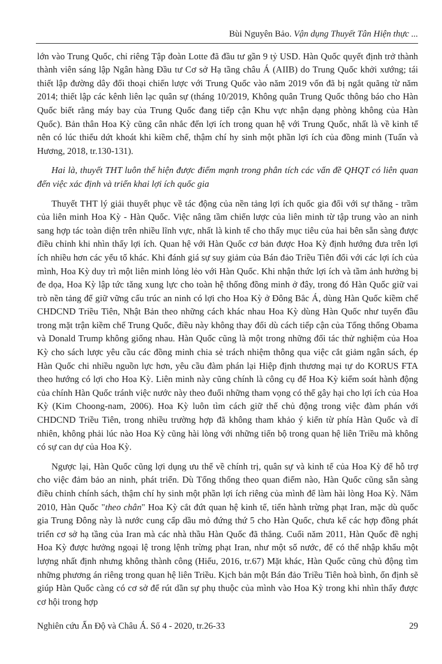Bùi Nguyên Bảo. Vận dụng Thuyết Tân Hiện thực ...
lớn vào Trung Quốc, chỉ riêng Tập đoàn Lotte đã đầu tư gần 9 tỷ USD. Hàn Quốc quyết định trở thành thành viên sáng lập Ngân hàng Đầu tư Cơ sở Hạ tầng châu Á (AIIB) do Trung Quốc khởi xướng; tái thiết lập đường dây đối thoại chiến lược với Trung Quốc vào năm 2019 vốn đã bị ngắt quãng từ năm 2014; thiết lập các kênh liên lạc quân sự (tháng 10/2019, Không quân Trung Quốc thông báo cho Hàn Quốc biết rằng máy bay của Trung Quốc đang tiếp cận Khu vực nhận dạng phòng không của Hàn Quốc). Bản thân Hoa Kỳ cũng cân nhắc đến lợi ích trong quan hệ với Trung Quốc, nhất là về kinh tế nên có lúc thiếu dứt khoát khi kiềm chế, thậm chí hy sinh một phần lợi ích của đồng minh (Tuấn và Hương, 2018, tr.130-131).
Hai là, thuyết THT luôn thể hiện được điểm mạnh trong phân tích các vấn đề QHQT có liên quan đến việc xác định và triển khai lợi ích quốc gia
Thuyết THT lý giải thuyết phục về tác động của nền tảng lợi ích quốc gia đối với sự thăng - trầm của liên minh Hoa Kỳ - Hàn Quốc. Việc nâng tầm chiến lược của liên minh từ tập trung vào an ninh sang hợp tác toàn diện trên nhiều lĩnh vực, nhất là kinh tế cho thấy mục tiêu của hai bên sẵn sàng được điều chỉnh khi nhìn thấy lợi ích. Quan hệ với Hàn Quốc cơ bản được Hoa Kỳ định hướng đưa trên lợi ích nhiều hơn các yếu tố khác. Khi đánh giá sự suy giảm của Bán đảo Triều Tiên đối với các lợi ích của mình, Hoa Kỳ duy trì một liên minh lỏng lẻo với Hàn Quốc. Khi nhận thức lợi ích và tầm ảnh hưởng bị đe dọa, Hoa Kỳ lập tức tăng xung lực cho toàn hệ thống đồng minh ở đây, trong đó Hàn Quốc giữ vai trò nền tảng để giữ vững cấu trúc an ninh có lợi cho Hoa Kỳ ở Đông Bắc Á, dùng Hàn Quốc kiềm chế CHDCND Triều Tiên, Nhật Bản theo những cách khác nhau Hoa Kỳ dùng Hàn Quốc như tuyến đầu trong mặt trận kiềm chế Trung Quốc, điều này không thay đổi dù cách tiếp cận của Tổng thống Obama và Donald Trump không giống nhau. Hàn Quốc cũng là một trong những đối tác thử nghiệm của Hoa Kỳ cho sách lược yêu cầu các đồng minh chia sẻ trách nhiệm thông qua việc cắt giảm ngân sách, ép Hàn Quốc chi nhiều nguồn lực hơn, yêu cầu đàm phán lại Hiệp định thương mại tự do KORUS FTA theo hướng có lợi cho Hoa Kỳ. Liên minh này cũng chính là công cụ để Hoa Kỳ kiểm soát hành động của chính Hàn Quốc tránh việc nước này theo đuổi những tham vọng có thể gây hại cho lợi ích của Hoa Kỳ (Kim Choong-nam, 2006). Hoa Kỳ luôn tìm cách giữ thế chủ động trong việc đàm phán với CHDCND Triều Tiên, trong nhiều trường hợp đã không tham khảo ý kiến từ phía Hàn Quốc và dĩ nhiên, không phải lúc nào Hoa Kỳ cũng hài lòng với những tiến bộ trong quan hệ liên Triều mà không có sự can dự của Hoa Kỳ.
Ngược lại, Hàn Quốc cũng lợi dụng ưu thế về chính trị, quân sự và kinh tế của Hoa Kỳ để hỗ trợ cho việc đảm bảo an ninh, phát triển. Dù Tổng thống theo quan điểm nào, Hàn Quốc cũng sẵn sàng điều chỉnh chính sách, thậm chí hy sinh một phần lợi ích riêng của mình để làm hài lòng Hoa Kỳ. Năm 2010, Hàn Quốc "theo chân" Hoa Kỳ cắt đứt quan hệ kinh tế, tiến hành trừng phạt Iran, mặc dù quốc gia Trung Đông này là nước cung cấp dầu mỏ đứng thứ 5 cho Hàn Quốc, chưa kể các hợp đồng phát triển cơ sở hạ tầng của Iran mà các nhà thầu Hàn Quốc đã thắng. Cuối năm 2011, Hàn Quốc đề nghị Hoa Kỳ được hưởng ngoại lệ trong lệnh trừng phạt Iran, như một số nước, để có thể nhập khẩu một lượng nhất định nhưng không thành công (Hiếu, 2016, tr.67) Mặt khác, Hàn Quốc cũng chủ động tìm những phương án riêng trong quan hệ liên Triều. Kịch bản một Bán đảo Triều Tiên hoà bình, ổn định sẽ giúp Hàn Quốc càng có cơ sở để rút dần sự phụ thuộc của mình vào Hoa Kỳ trong khi nhìn thấy được cơ hội trong hợp
Nghiên cứu Ấn Độ và Châu Á. Số 4 - 2020, tr.26-33 29